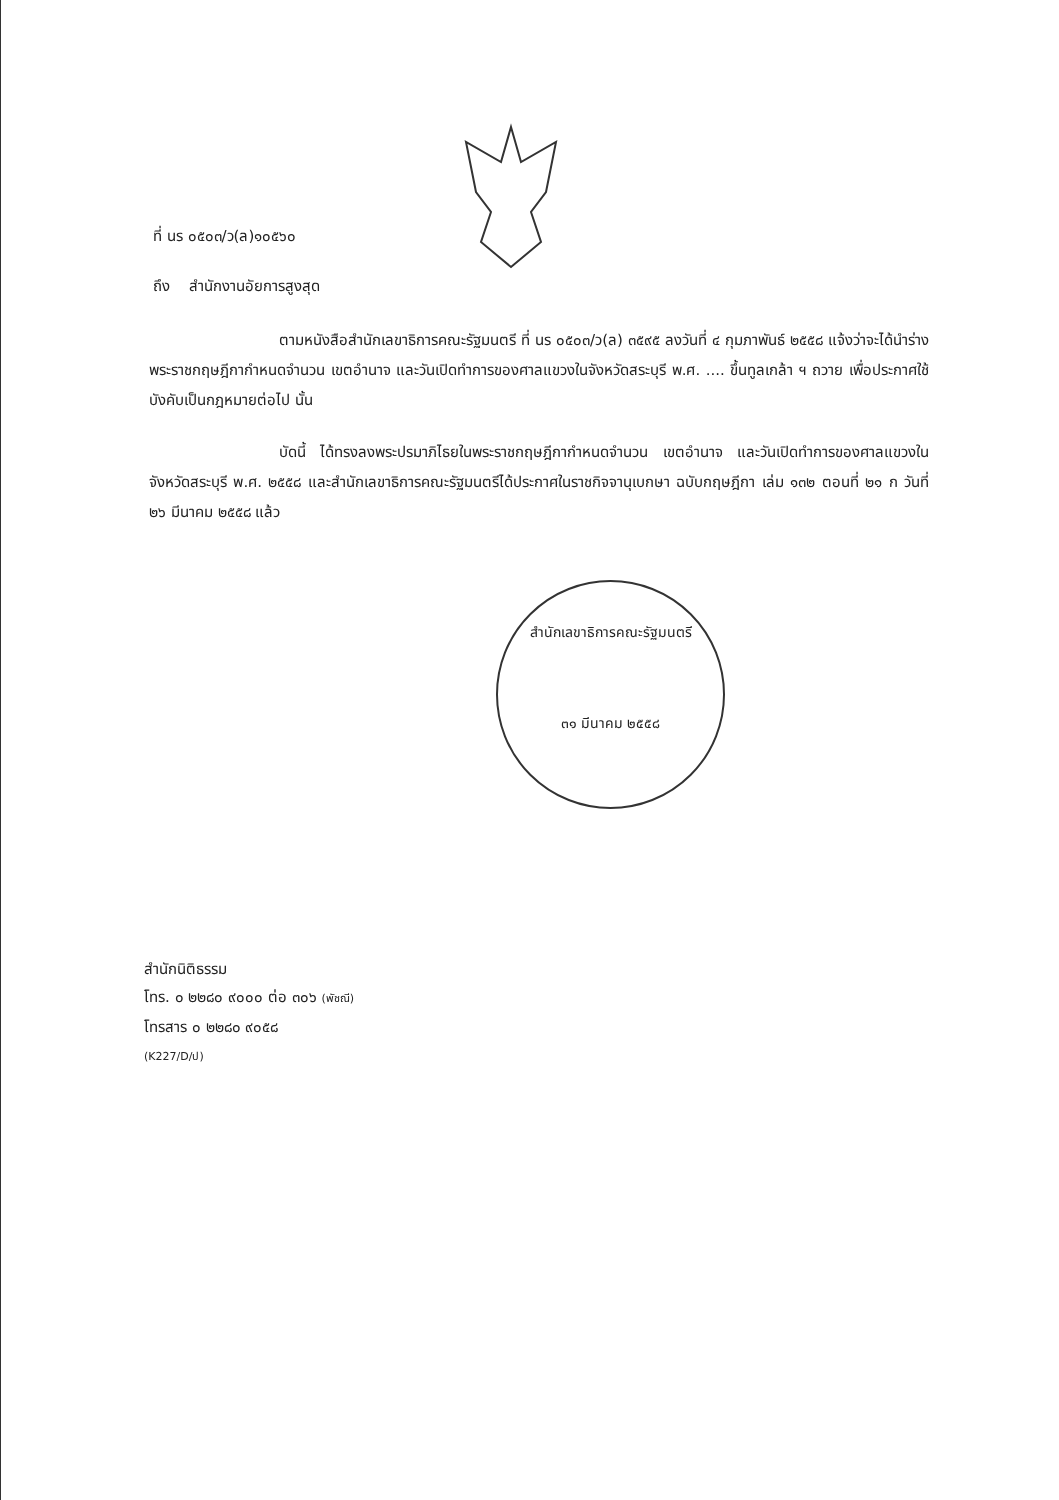ที่ นร ๐๕๐๓/ว(ล)๑๐๕๖๐
ถึง สำนักงานอัยการสูงสุด
ตามหนังสือสำนักเลขาธิการคณะรัฐมนตรี ที่ นร ๐๕๐๓/ว(ล) ๓๕๙๕ ลงวันที่ ๔ กุมภาพันธ์ ๒๕๕๘ แจ้งว่าจะได้นำร่างพระราชกฤษฎีกากำหนดจำนวน เขตอำนาจ และวันเปิดทำการของศาลแขวงในจังหวัดสระบุรี พ.ศ. .... ขึ้นทูลเกล้า ฯ ถวาย เพื่อประกาศใช้บังคับเป็นกฎหมายต่อไป นั้น
บัดนี้ ได้ทรงลงพระปรมาภิไธยในพระราชกฤษฎีกากำหนดจำนวน เขตอำนาจ และวันเปิดทำการของศาลแขวงในจังหวัดสระบุรี พ.ศ. ๒๕๕๘ และสำนักเลขาธิการคณะรัฐมนตรีได้ประกาศในราชกิจจานุเบกษา ฉบับกฤษฎีกา เล่ม ๑๓๒ ตอนที่ ๒๑ ก วันที่ ๒๖ มีนาคม ๒๕๕๘ แล้ว
สำนักเลขาธิการคณะรัฐมนตรี
๓๑ มีนาคม ๒๕๕๘
สำนักนิติธรรม
โทร. ๐ ๒๒๘๐ ๙๐๐๐ ต่อ ๓๐๖ (พัชณี)
โทรสาร ๐ ๒๒๘๐ ๙๐๕๘
(K227/D/ป)